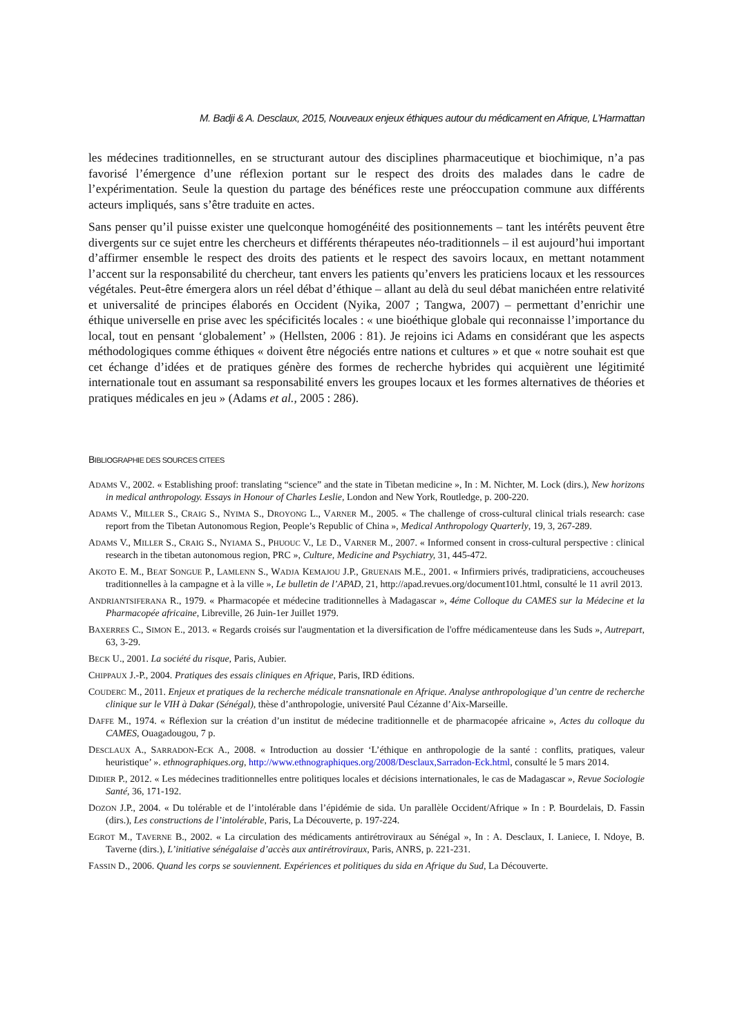M. Badji & A. Desclaux, 2015, Nouveaux enjeux éthiques autour du médicament en Afrique, L’Harmattan
les médecines traditionnelles, en se structurant autour des disciplines pharmaceutique et biochimique, n’a pas favorisé l’émergence d’une réflexion portant sur le respect des droits des malades dans le cadre de l’expérimentation. Seule la question du partage des bénéfices reste une préoccupation commune aux différents acteurs impliqués, sans s’être traduite en actes.
Sans penser qu’il puisse exister une quelconque homogénéité des positionnements – tant les intérêts peuvent être divergents sur ce sujet entre les chercheurs et différents thérapeutes néo-traditionnels – il est aujourd’hui important d’affirmer ensemble le respect des droits des patients et le respect des savoirs locaux, en mettant notamment l’accent sur la responsabilité du chercheur, tant envers les patients qu’envers les praticiens locaux et les ressources végétales. Peut-être émergera alors un réel débat d’éthique – allant au delà du seul débat manichéen entre relativité et universalité de principes élaborés en Occident (Nyika, 2007 ; Tangwa, 2007) – permettant d’enrichir une éthique universelle en prise avec les spécificités locales : « une bioéthique globale qui reconnaisse l’importance du local, tout en pensant ‘globalement’ » (Hellsten, 2006 : 81). Je rejoins ici Adams en considérant que les aspects méthodologiques comme éthiques « doivent être négociés entre nations et cultures » et que « notre souhait est que cet échange d’idées et de pratiques génère des formes de recherche hybrides qui acquièrent une légitimité internationale tout en assumant sa responsabilité envers les groupes locaux et les formes alternatives de théories et pratiques médicales en jeu » (Adams et al., 2005 : 286).
BIBLIOGRAPHIE DES SOURCES CITEES
ADAMS V., 2002. « Establishing proof: translating “science” and the state in Tibetan medicine », In : M. Nichter, M. Lock (dirs.), New horizons in medical anthropology. Essays in Honour of Charles Leslie, London and New York, Routledge, p. 200-220.
ADAMS V., MILLER S., CRAIG S., NYIMA S., DROYONG L., VARNER M., 2005. « The challenge of cross-cultural clinical trials research: case report from the Tibetan Autonomous Region, People’s Republic of China », Medical Anthropology Quarterly, 19, 3, 267-289.
ADAMS V., MILLER S., CRAIG S., NYIAMA S., PHUOUC V., LE D., VARNER M., 2007. « Informed consent in cross-cultural perspective : clinical research in the tibetan autonomous region, PRC », Culture, Medicine and Psychiatry, 31, 445-472.
AKOTO E. M., BEAT SONGUE P., LAMLENN S., WADJA KEMAJOU J.P., GRUENAIS M.E., 2001. « Infirmiers privés, tradipraticiens, accoucheuses traditionnelles à la campagne et à la ville », Le bulletin de l’APAD, 21, http://apad.revues.org/document101.html, consulté le 11 avril 2013.
ANDRIANTSIFERANA R., 1979. « Pharmacopée et médecine traditionnelles à Madagascar », 4éme Colloque du CAMES sur la Médecine et la Pharmacopée africaine, Libreville, 26 Juin-1er Juillet 1979.
BAXERRES C., SIMON E., 2013. « Regards croisés sur l'augmentation et la diversification de l'offre médicamenteuse dans les Suds », Autrepart, 63, 3-29.
BECK U., 2001. La société du risque, Paris, Aubier.
CHIPPAUX J.-P., 2004. Pratiques des essais cliniques en Afrique, Paris, IRD éditions.
COUDERC M., 2011. Enjeux et pratiques de la recherche médicale transnationale en Afrique. Analyse anthropologique d’un centre de recherche clinique sur le VIH à Dakar (Sénégal), thèse d’anthropologie, université Paul Cézanne d’Aix-Marseille.
DAFFE M., 1974. « Réflexion sur la création d’un institut de médecine traditionnelle et de pharmacopée africaine », Actes du colloque du CAMES, Ouagadougou, 7 p.
DESCLAUX A., SARRADON-ECK A., 2008. « Introduction au dossier ‘L’éthique en anthropologie de la santé : conflits, pratiques, valeur heuristique’ ». ethnographiques.org, http://www.ethnographiques.org/2008/Desclaux,Sarradon-Eck.html, consulté le 5 mars 2014.
DIDIER P., 2012. « Les médecines traditionnelles entre politiques locales et décisions internationales, le cas de Madagascar », Revue Sociologie Santé, 36, 171-192.
DOZON J.P., 2004. « Du tolérable et de l’intolérable dans l’épidémie de sida. Un parallèle Occident/Afrique » In : P. Bourdelais, D. Fassin (dirs.), Les constructions de l’intolérable, Paris, La Découverte, p. 197-224.
EGROT M., TAVERNE B., 2002. « La circulation des médicaments antirétroviraux au Sénégal », In : A. Desclaux, I. Laniece, I. Ndoye, B. Taverne (dirs.), L’initiative sénégalaise d’accès aux antirétroviraux, Paris, ANRS, p. 221-231.
FASSIN D., 2006. Quand les corps se souviennent. Expériences et politiques du sida en Afrique du Sud, La Découverte.